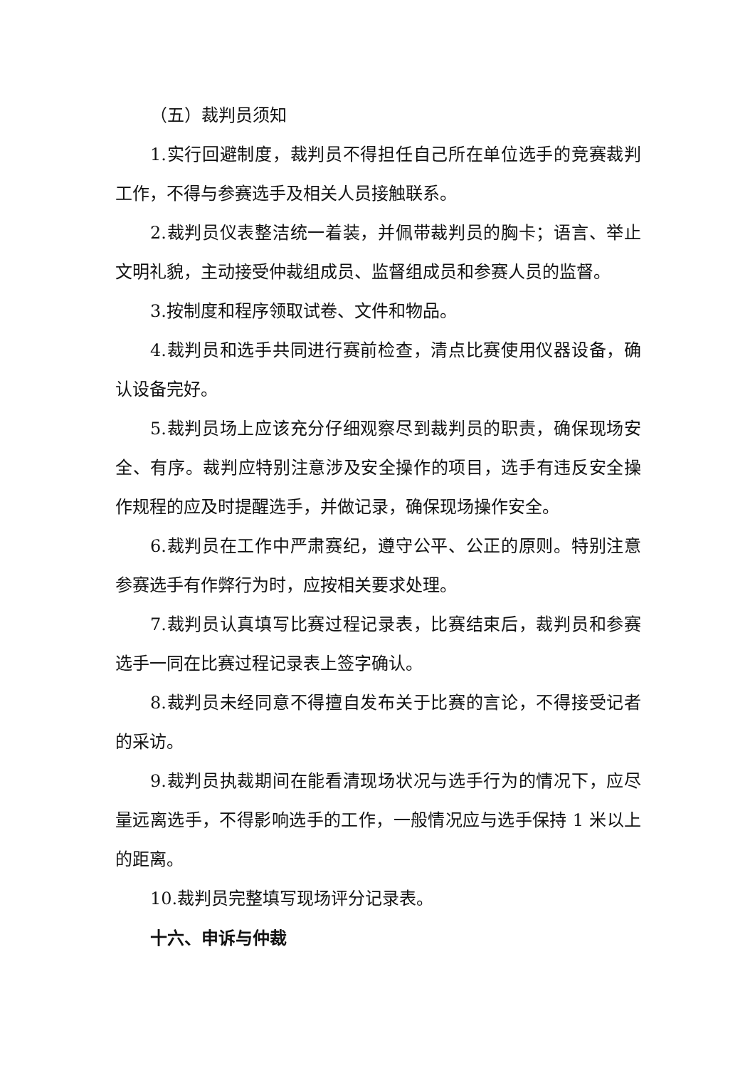（五）裁判员须知
1.实行回避制度，裁判员不得担任自己所在单位选手的竞赛裁判工作，不得与参赛选手及相关人员接触联系。
2.裁判员仪表整洁统一着装，并佩带裁判员的胸卡；语言、举止文明礼貌，主动接受仲裁组成员、监督组成员和参赛人员的监督。
3.按制度和程序领取试卷、文件和物品。
4.裁判员和选手共同进行赛前检查，清点比赛使用仪器设备，确认设备完好。
5.裁判员场上应该充分仔细观察尽到裁判员的职责，确保现场安全、有序。裁判应特别注意涉及安全操作的项目，选手有违反安全操作规程的应及时提醒选手，并做记录，确保现场操作安全。
6.裁判员在工作中严肃赛纪，遵守公平、公正的原则。特别注意参赛选手有作弊行为时，应按相关要求处理。
7.裁判员认真填写比赛过程记录表，比赛结束后，裁判员和参赛选手一同在比赛过程记录表上签字确认。
8.裁判员未经同意不得擅自发布关于比赛的言论，不得接受记者的采访。
9.裁判员执裁期间在能看清现场状况与选手行为的情况下，应尽量远离选手，不得影响选手的工作，一般情况应与选手保持 1 米以上的距离。
10.裁判员完整填写现场评分记录表。
十六、申诉与仲裁